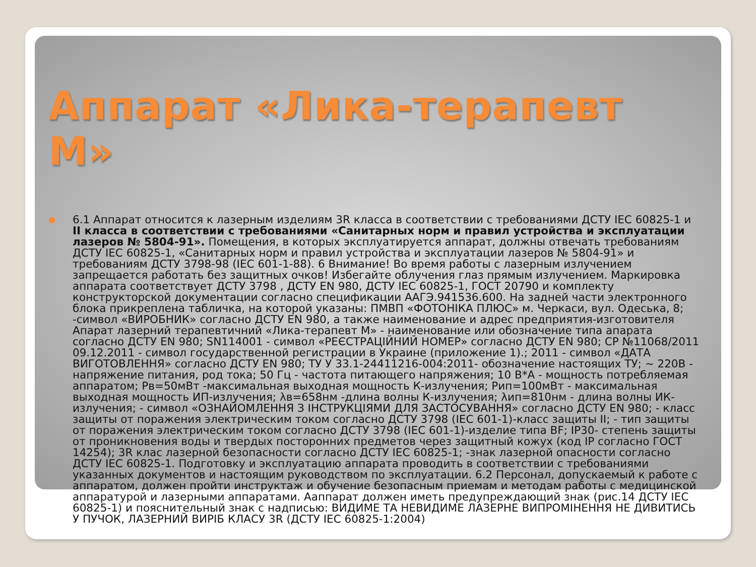Аппарат «Лика-терапевт М»
●
6.1 Аппарат относится к лазерным изделиям 3R класса в соответствии с требованиями ДСТУ IEC 60825-1 и II класса в соответствии с требованиями «Санитарных норм и правил устройства и эксплуатации лазеров № 5804-91». Помещения, в которых эксплуатируется аппарат, должны отвечать требованиям ДСТУ IEC 60825-1, «Санитарных норм и правил устройства и эксплуатации лазеров № 5804-91» и требованиям ДСТУ 3798-98 (IEC 601-1-88). 6 Внимание! Во время работы с лазерным излучением запрещается работать без защитных очков! Избегайте облучения глаз прямым излучением. Маркировка аппарата соответствует ДСТУ 3798 , ДСТУ EN 980, ДСТУ IEC 60825-1, ГОСТ 20790 и комплекту конструкторской документации согласно спецификации ААГЭ.941536.600. На задней части электронного блока прикреплена табличка, на которой указаны: ПМВП «ФОТОНІКА ПЛЮС» м. Черкаси, вул. Одеська, 8; -символ «ВИРОБНИК» согласно ДСТУ EN 980, а также наименование и адрес предприятия-изготовителя Апарат лазерний терапевтичний «Лика-терапевт М» - наименование или обозначение типа апарата согласно ДСТУ EN 980; SN114001 - символ «РЕЄСТРАЦІЙНИЙ НОМЕР» согласно ДСТУ EN 980; СР №11068/2011 09.12.2011 - символ государственной регистрации в Украине (приложение 1).; 2011 - символ «ДАТА ВИГОТОВЛЕННЯ» согласно ДСТУ EN 980; ТУ У 33.1-24411216-004:2011- обозначение настоящих ТУ; ~ 220В - напряжение питания, род тока; 50 Гц - частота питающего напряжения; 10 В*А - мощность потребляемая аппаратом; Рв=50мВт -максимальная выходная мощность К-излучения; Рип=100мВт - максимальная выходная мощность ИП-излучения; λв=658нм -длина волны К-излучения; λип=810нм - длина волны ИК-излучения; - символ «ОЗНАЙОМЛЕННЯ З ІНСТРУКЦІЯМИ ДЛЯ ЗАСТОСУВАННЯ» согласно ДСТУ EN 980; - класс защиты от поражения электрическим током согласно ДСТУ 3798 (IEC 601-1)-класс защиты II; - тип защиты от поражения электрическим током согласно ДСТУ 3798 (IEC 601-1)-изделие типа BF; IP30- степень защиты от проникновения воды и твердых посторонних предметов через защитный кожух (код IP согласно ГОСТ 14254); 3R клас лазерной безопасности согласно ДСТУ IEC 60825-1; -знак лазерной опасности согласно ДСТУ IEC 60825-1. Подготовку и эксплуатацию аппарата проводить в соответствии с требованиями указанных документов и настоящим руководством по эксплуатации. 6.2 Персонал, допускаемый к работе с аппаратом, должен пройти инструктаж и обучение безопасным приемам и методам работы с медицинской аппаратурой и лазерными аппаратами. Ааппарат должен иметь предупреждающий знак (рис.14 ДСТУ IEC 60825-1) и пояснительный знак с надписью: ВИДИМЕ ТА НЕВИДИМЕ ЛАЗЕРНЕ ВИПРОМІНЕННЯ НЕ ДИВИТИСЬ У ПУЧОК, ЛАЗЕРНИЙ ВИРІБ КЛАСУ 3R (ДСТУ IEC 60825-1:2004)